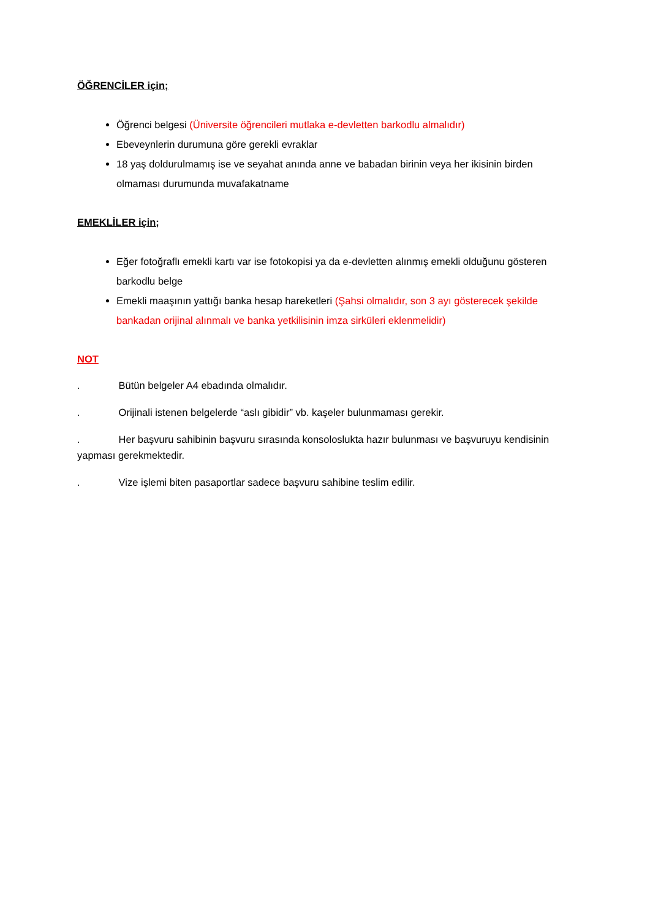ÖĞRENCİLER için;
Öğrenci belgesi (Üniversite öğrencileri mutlaka e-devletten barkodlu almalıdır)
Ebeveynlerin durumuna göre gerekli evraklar
18 yaş doldurulmamış ise ve seyahat anında anne ve babadan birinin veya her ikisinin birden olmaması durumunda muvafakatname
EMEKLİLER için;
Eğer fotoğraflı emekli kartı var ise fotokopisi ya da e-devletten alınmış emekli olduğunu gösteren barkodlu belge
Emekli maaşının yattığı banka hesap hareketleri (Şahsi olmalıdır, son 3 ayı gösterecek şekilde bankadan orijinal alınmalı ve banka yetkilisinin imza sirküleri eklenmelidir)
NOT
. Bütün belgeler A4 ebadında olmalıdır.
. Orijinali istenen belgelerde “aslı gibidir” vb. kaşeler bulunmaması gerekir.
. Her başvuru sahibinin başvuru sırasında konsoloslukta hazır bulunması ve başvuruyu kendisinin yapması gerekmektedir.
. Vize işlemi biten pasaportlar sadece başvuru sahibine teslim edilir.